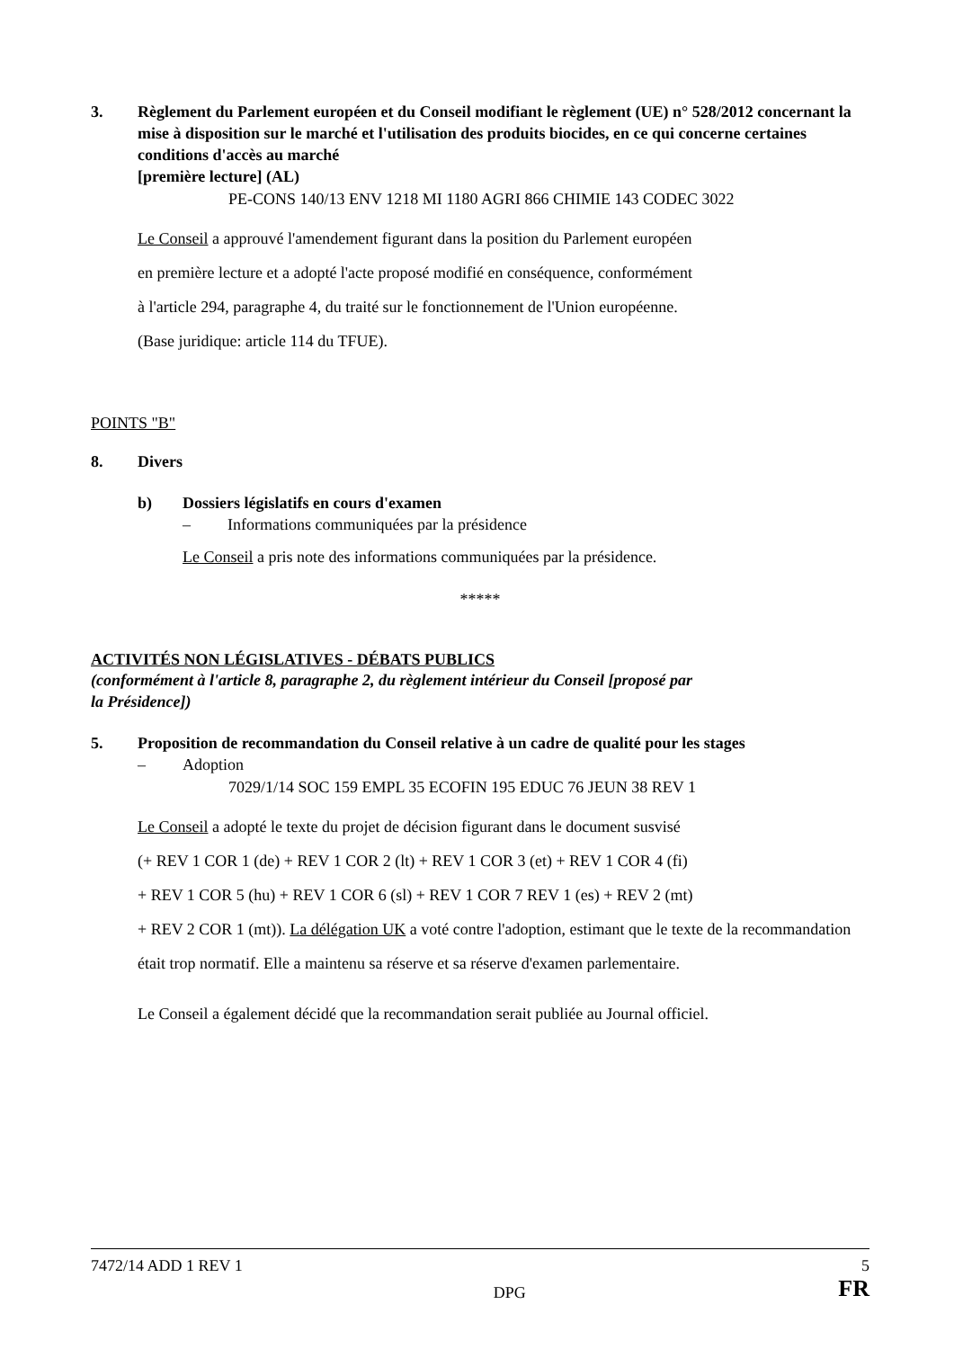3. Règlement du Parlement européen et du Conseil modifiant le règlement (UE) n° 528/2012 concernant la mise à disposition sur le marché et l'utilisation des produits biocides, en ce qui concerne certaines conditions d'accès au marché
[première lecture] (AL)
PE-CONS 140/13 ENV 1218 MI 1180 AGRI 866 CHIMIE 143 CODEC 3022
Le Conseil a approuvé l'amendement figurant dans la position du Parlement européen
en première lecture et a adopté l'acte proposé modifié en conséquence, conformément
à l'article 294, paragraphe 4, du traité sur le fonctionnement de l'Union européenne.
(Base juridique: article 114 du TFUE).
POINTS "B"
8. Divers
b) Dossiers législatifs en cours d'examen
– Informations communiquées par la présidence
Le Conseil a pris note des informations communiquées par la présidence.
*****
ACTIVITÉS NON LÉGISLATIVES - DÉBATS PUBLICS
(conformément à l'article 8, paragraphe 2, du règlement intérieur du Conseil [proposé par
la Présidence])
5. Proposition de recommandation du Conseil relative à un cadre de qualité pour les stages
– Adoption
7029/1/14 SOC 159 EMPL 35 ECOFIN 195 EDUC 76 JEUN 38 REV 1
Le Conseil a adopté le texte du projet de décision figurant dans le document susvisé
(+ REV 1 COR 1 (de) + REV 1 COR 2 (lt) + REV 1 COR 3 (et) + REV 1 COR 4 (fi)
+ REV 1 COR 5 (hu) + REV 1 COR 6 (sl) + REV 1 COR 7 REV 1 (es) + REV 2 (mt)
+ REV 2 COR 1 (mt)). La délégation UK a voté contre l'adoption, estimant que le texte de la recommandation était trop normatif. Elle a maintenu sa réserve et sa réserve d'examen parlementaire.
Le Conseil a également décidé que la recommandation serait publiée au Journal officiel.
7472/14 ADD 1 REV 1 5
DPG FR